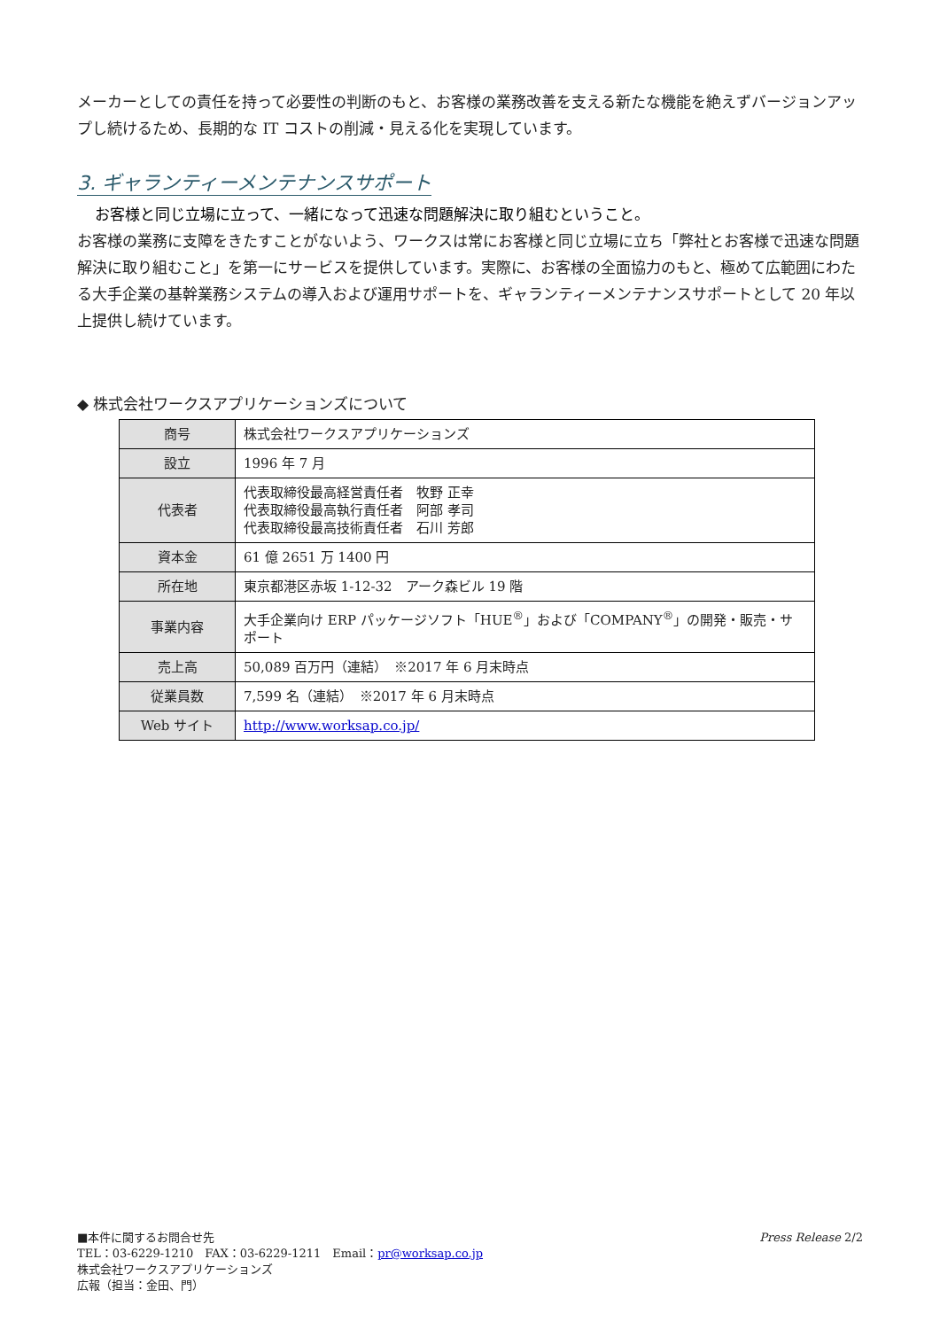メーカーとしての責任を持って必要性の判断のもと、お客様の業務改善を支える新たな機能を絶えずバージョンアップし続けるため、長期的な IT コストの削減・見える化を実現しています。
3. ギャランティーメンテナンスサポート
お客様と同じ立場に立って、一緒になって迅速な問題解決に取り組むということ。
お客様の業務に支障をきたすことがないよう、ワークスは常にお客様と同じ立場に立ち「弊社とお客様で迅速な問題解決に取り組むこと」を第一にサービスを提供しています。実際に、お客様の全面協力のもと、極めて広範囲にわたる大手企業の基幹業務システムの導入および運用サポートを、ギャランティーメンテナンスサポートとして 20 年以上提供し続けています。
◆ 株式会社ワークスアプリケーションズについて
| 商号 | 株式会社ワークスアプリケーションズ |
| 設立 | 1996 年 7 月 |
| 代表者 | 代表取締役最高経営責任者 牧野 正幸 代表取締役最高執行責任者 阿部 孝司 代表取締役最高技術責任者 石川 芳郎 |
| 資本金 | 61 億 2651 万 1400 円 |
| 所在地 | 東京都港区赤坂 1-12-32 アーク森ビル 19 階 |
| 事業内容 | 大手企業向け ERP パッケージソフト「HUE<sup>®</sup>」および「COMPANY<sup>®</sup>」の開発・販売・サポート |
| 売上高 | 50,089 百万円（連結） ※2017 年 6 月末時点 |
| 従業員数 | 7,599 名（連結） ※2017 年 6 月末時点 |
| Web サイト | http://www.worksap.co.jp/ |
Press Release 2/2 ■本件に関するお問合せ先
TEL：03-6229-1210　FAX：03-6229-1211　Email：pr@worksap.co.jp
株式会社ワークスアプリケーションズ
広報（担当：金田、門）